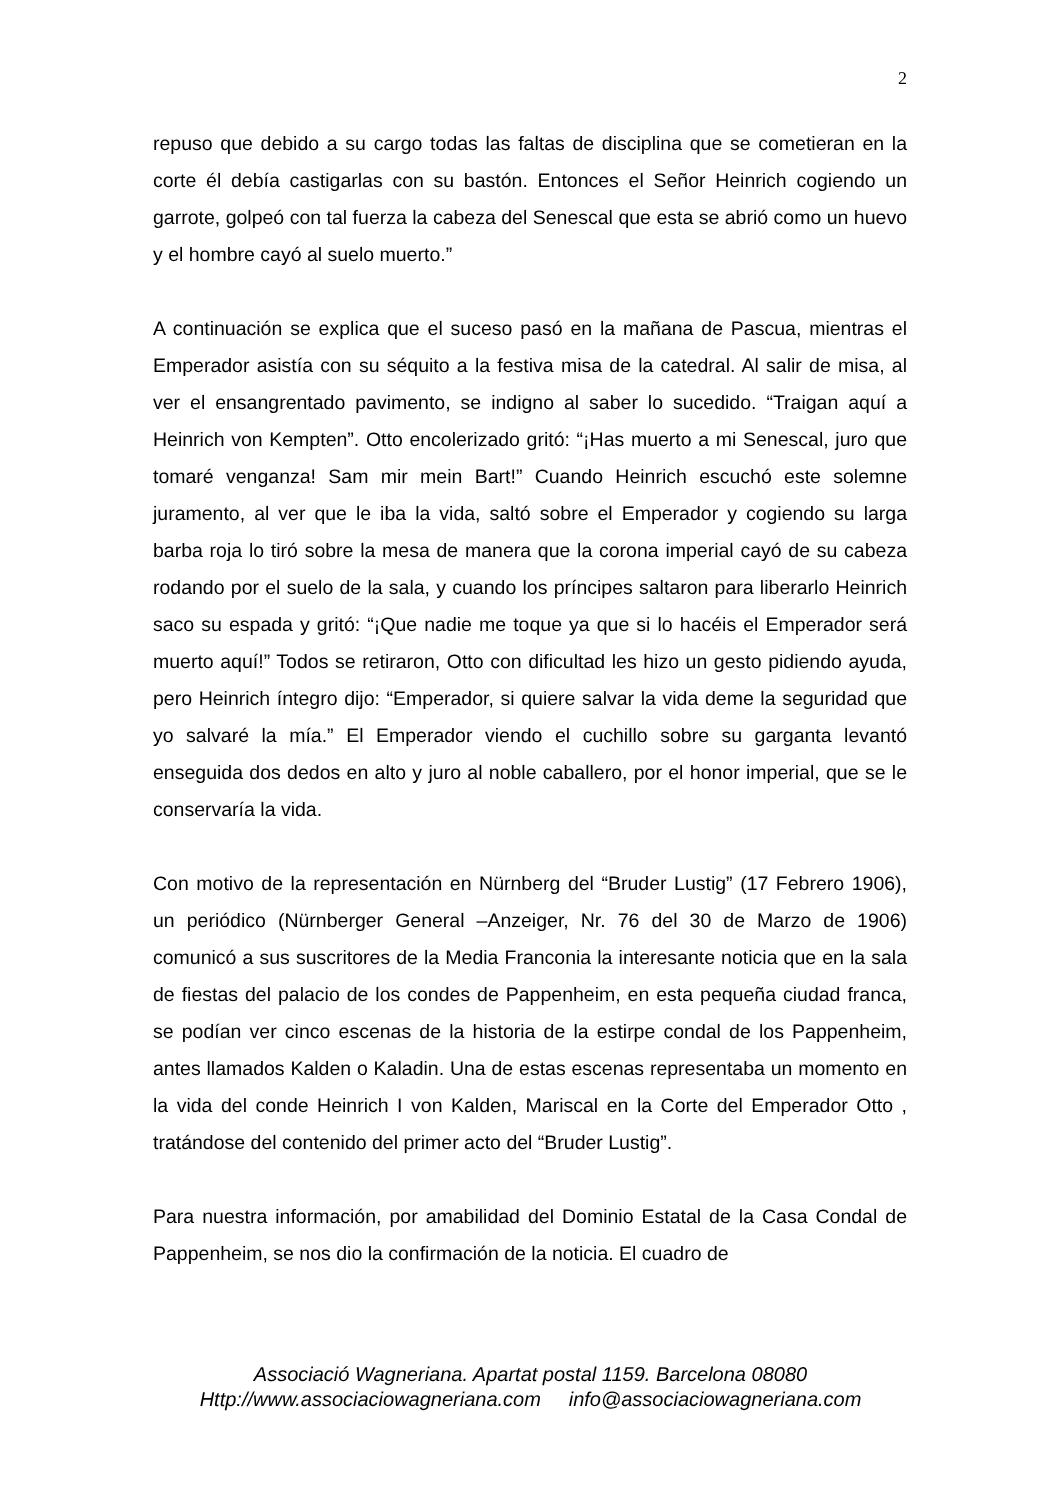2
repuso que debido a su cargo todas las faltas de disciplina que se cometieran en la corte él debía castigarlas con su bastón. Entonces el Señor Heinrich cogiendo un garrote, golpeó con tal fuerza la cabeza del Senescal que esta se abrió como un huevo y el hombre cayó al suelo muerto.”
A continuación se explica que el suceso pasó en la mañana de Pascua, mientras el Emperador asistía con su séquito a la festiva misa de la catedral. Al salir de misa, al ver el ensangrentado pavimento, se indigno al saber lo sucedido. “Traigan aquí a Heinrich von Kempten”. Otto encolerizado gritó: “¡Has muerto a mi Senescal, juro que tomaré venganza! Sam mir mein Bart!” Cuando Heinrich escuchó este solemne juramento, al ver que le iba la vida, saltó sobre el Emperador y cogiendo su larga barba roja lo tiró sobre la mesa de manera que la corona imperial cayó de su cabeza rodando por el suelo de la sala, y cuando los príncipes saltaron para liberarlo Heinrich saco su espada y gritó: “¡Que nadie me toque ya que si lo hacéis el Emperador será muerto aquí!” Todos se retiraron, Otto con dificultad les hizo un gesto pidiendo ayuda, pero Heinrich íntegro dijo: “Emperador, si quiere salvar la vida deme la seguridad que yo salvaré la mía.” El Emperador viendo el cuchillo sobre su garganta levantó enseguida dos dedos en alto y juro al noble caballero, por el honor imperial, que se le conservaría la vida.
Con motivo de la representación en Nürnberg del “Bruder Lustig” (17 Febrero 1906), un periódico (Nürnberger General –Anzeiger, Nr. 76 del 30 de Marzo de 1906) comunicó a sus suscritores de la Media Franconia la interesante noticia que en la sala de fiestas del palacio de los condes de Pappenheim, en esta pequeña ciudad franca, se podían ver cinco escenas de la historia de la estirpe condal de los Pappenheim, antes llamados Kalden o Kaladin. Una de estas escenas representaba un momento en la vida del conde Heinrich I von Kalden, Mariscal en la Corte del Emperador Otto , tratándose del contenido del primer acto del “Bruder Lustig”.
Para nuestra información, por amabilidad del Dominio Estatal de la Casa Condal de Pappenheim, se nos dio la confirmación de la noticia. El cuadro de
Associació Wagneriana. Apartat postal 1159. Barcelona 08080
Http://www.associaciowagneriana.com info@associaciowagneriana.com